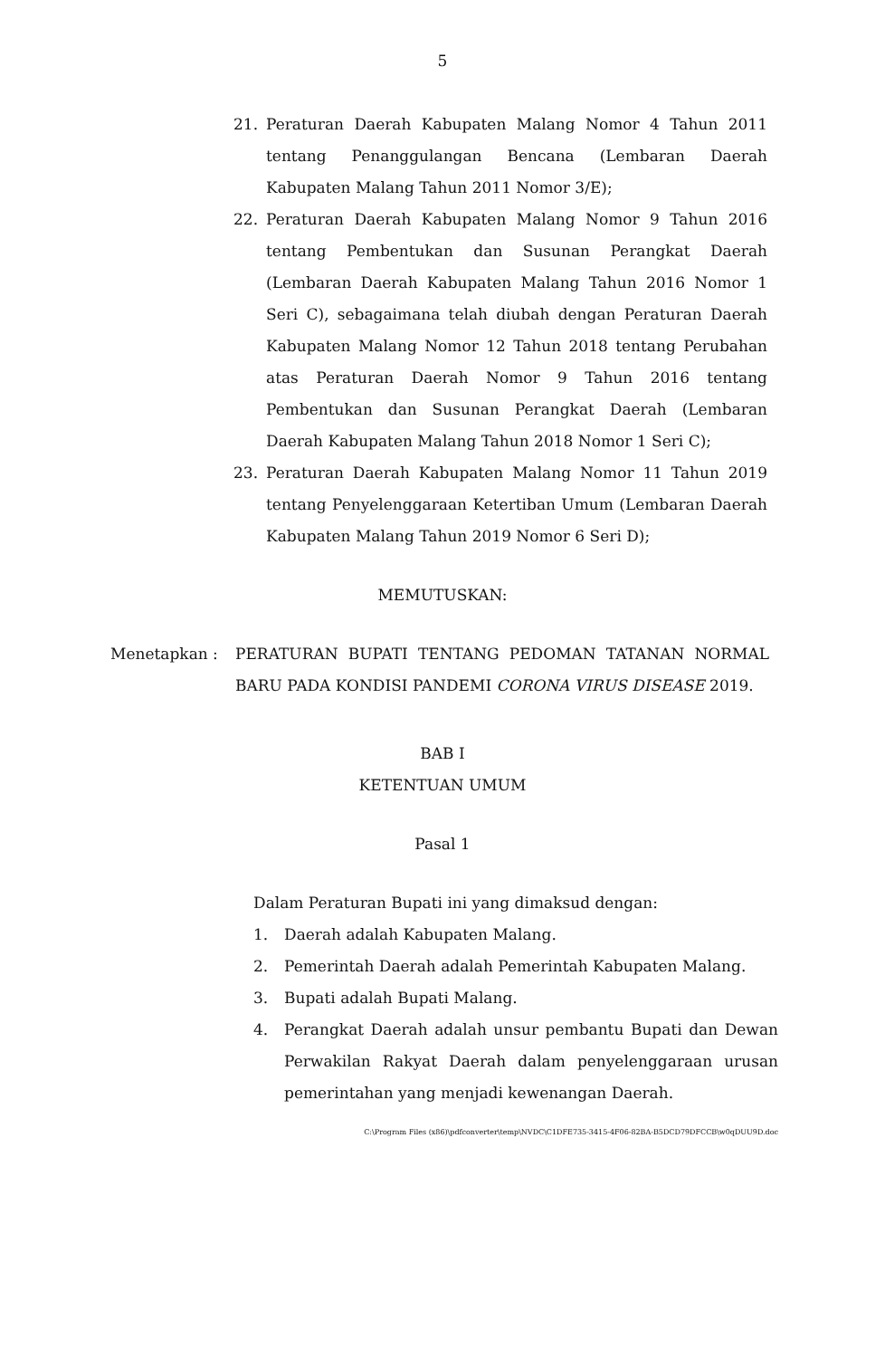5
21. Peraturan Daerah Kabupaten Malang Nomor 4 Tahun 2011 tentang Penanggulangan Bencana (Lembaran Daerah Kabupaten Malang Tahun 2011 Nomor 3/E);
22. Peraturan Daerah Kabupaten Malang Nomor 9 Tahun 2016 tentang Pembentukan dan Susunan Perangkat Daerah (Lembaran Daerah Kabupaten Malang Tahun 2016 Nomor 1 Seri C), sebagaimana telah diubah dengan Peraturan Daerah Kabupaten Malang Nomor 12 Tahun 2018 tentang Perubahan atas Peraturan Daerah Nomor 9 Tahun 2016 tentang Pembentukan dan Susunan Perangkat Daerah (Lembaran Daerah Kabupaten Malang Tahun 2018 Nomor 1 Seri C);
23. Peraturan Daerah Kabupaten Malang Nomor 11 Tahun 2019 tentang Penyelenggaraan Ketertiban Umum (Lembaran Daerah Kabupaten Malang Tahun 2019 Nomor 6 Seri D);
MEMUTUSKAN:
Menetapkan : PERATURAN BUPATI TENTANG PEDOMAN TATANAN NORMAL BARU PADA KONDISI PANDEMI CORONA VIRUS DISEASE 2019.
BAB I
KETENTUAN UMUM
Pasal 1
Dalam Peraturan Bupati ini yang dimaksud dengan:
1. Daerah adalah Kabupaten Malang.
2. Pemerintah Daerah adalah Pemerintah Kabupaten Malang.
3. Bupati adalah Bupati Malang.
4. Perangkat Daerah adalah unsur pembantu Bupati dan Dewan Perwakilan Rakyat Daerah dalam penyelenggaraan urusan pemerintahan yang menjadi kewenangan Daerah.
C:\Program Files (x86)\pdfconverter\temp\NVDC\C1DFE735-3415-4F06-82BA-B5DCD79DFCCB\w0qDUU9D.doc